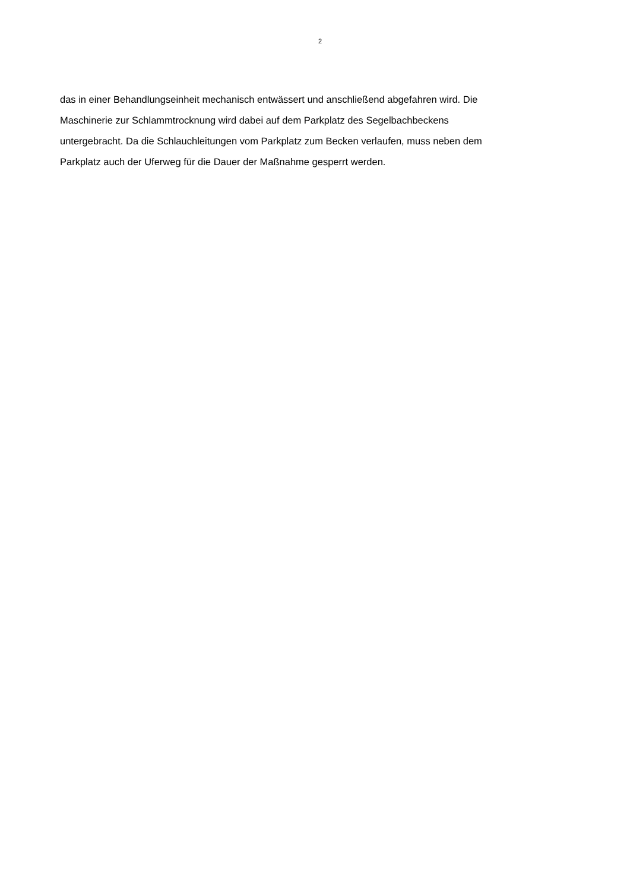2
das in einer Behandlungseinheit mechanisch entwässert und anschließend abgefahren wird. Die
Maschinerie zur Schlammtrocknung wird dabei auf dem Parkplatz des Segelbachbeckens
untergebracht. Da die Schlauchleitungen vom Parkplatz zum Becken verlaufen, muss neben dem
Parkplatz auch der Uferweg für die Dauer der Maßnahme gesperrt werden.